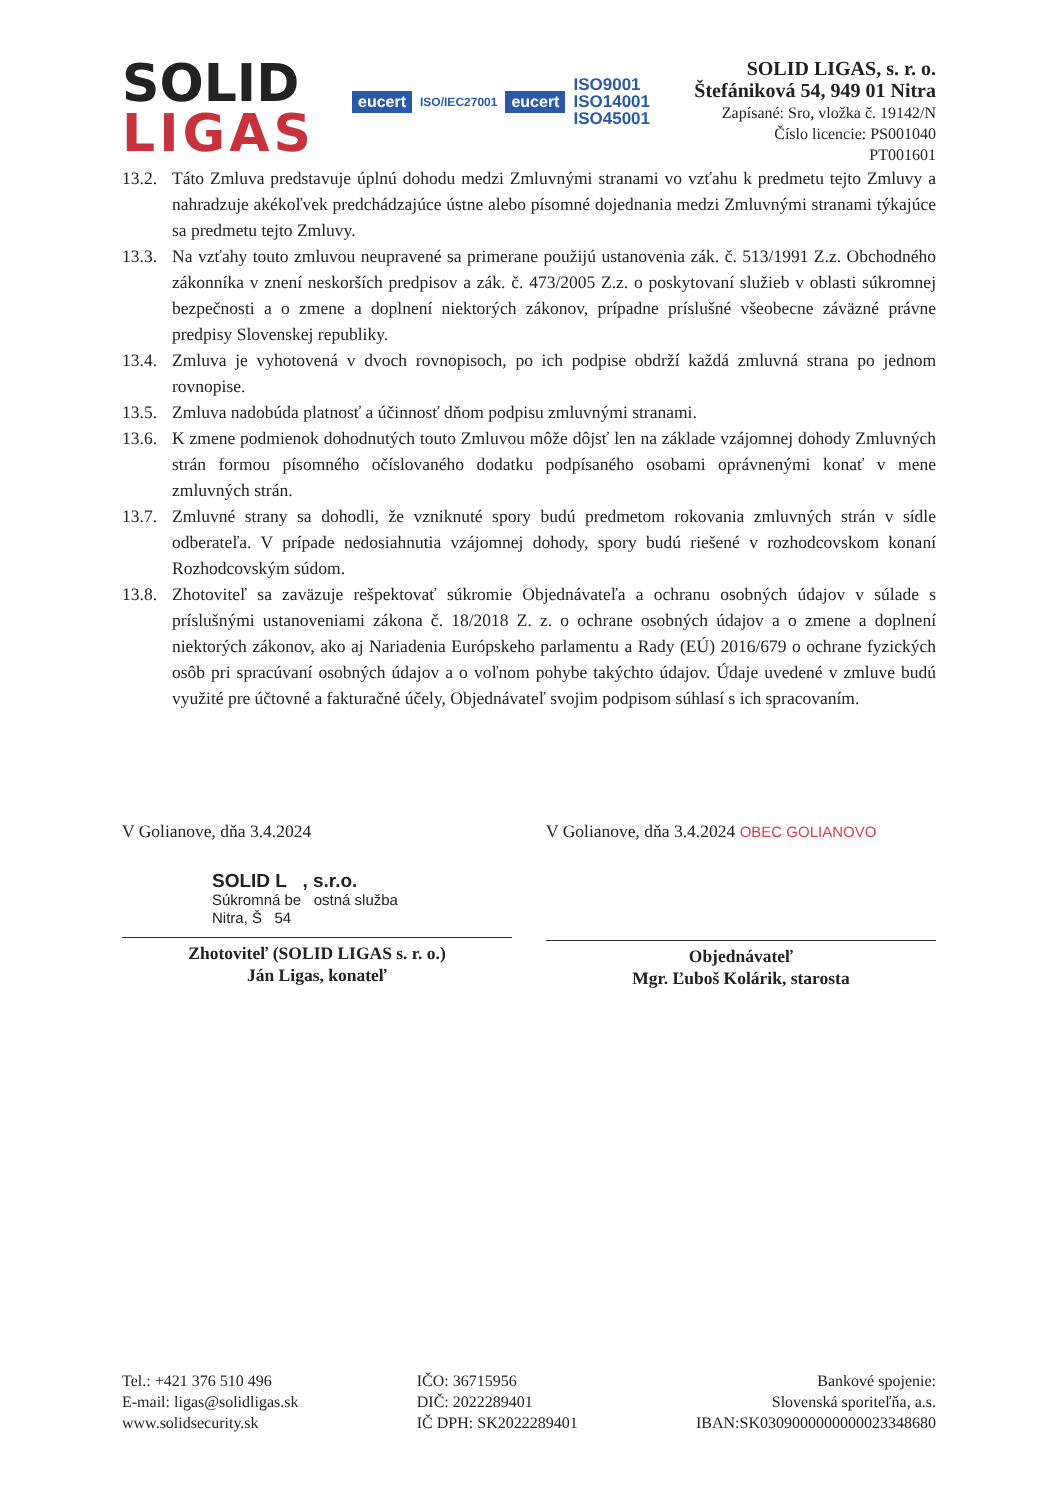SOLID
LIGAS
eucert ISO/IEC27001 eucert ISO9001
ISO14001
ISO45001
SOLID LIGAS, s. r. o.
Štefániková 54, 949 01 Nitra
Zapísané: Sro, vložka č. 19142/N
Číslo licencie: PS001040
PT001601
13.2. Táto Zmluva predstavuje úplnú dohodu medzi Zmluvnými stranami vo vzťahu k predmetu tejto Zmluvy a nahradzuje akékoľvek predchádzajúce ústne alebo písomné dojednania medzi Zmluvnými stranami týkajúce sa predmetu tejto Zmluvy.
13.3. Na vzťahy touto zmluvou neupravené sa primerane použijú ustanovenia zák. č. 513/1991 Z.z. Obchodného zákonníka v znení neskorších predpisov a zák. č. 473/2005 Z.z. o poskytovaní služieb v oblasti súkromnej bezpečnosti a o zmene a doplnení niektorých zákonov, prípadne príslušné všeobecne záväzné právne predpisy Slovenskej republiky.
13.4. Zmluva je vyhotovená v dvoch rovnopisoch, po ich podpise obdrží každá zmluvná strana po jednom rovnopise.
13.5. Zmluva nadobúda platnosť a účinnosť dňom podpisu zmluvnými stranami.
13.6. K zmene podmienok dohodnutých touto Zmluvou môže dôjsť len na základe vzájomnej dohody Zmluvných strán formou písomného očíslovaného dodatku podpísaného osobami oprávnenými konať v mene zmluvných strán.
13.7. Zmluvné strany sa dohodli, že vzniknuté spory budú predmetom rokovania zmluvných strán v sídle odberateľa. V prípade nedosiahnutia vzájomnej dohody, spory budú riešené v rozhodcovskom konaní Rozhodcovským súdom.
13.8. Zhotoviteľ sa zaväzuje rešpektovať súkromie Objednávateľa a ochranu osobných údajov v súlade s príslušnými ustanoveniami zákona č. 18/2018 Z. z. o ochrane osobných údajov a o zmene a doplnení niektorých zákonov, ako aj Nariadenia Európskeho parlamentu a Rady (EÚ) 2016/679 o ochrane fyzických osôb pri spracúvaní osobných údajov a o voľnom pohybe takýchto údajov. Údaje uvedené v zmluve budú využité pre účtovné a fakturačné účely, Objednávateľ svojim podpisom súhlasí s ich spracovaním.
V Golianove, dňa 3.4.2024
SOLID L , s.r.o.
Súkromná be ostná služba
Nitra, Š 54
Zhotoviteľ (SOLID LIGAS s. r. o.)
Ján Ligas, konateľ
V Golianove, dňa 3.4.2024 OBEC GOLIANOVO
Objednávateľ
Mgr. Ľuboš Kolárik, starosta
Tel.: +421 376 510 496
E-mail: ligas@solidligas.sk
www.solidsecurity.sk
IČO: 36715956
DIČ: 2022289401
IČ DPH: SK2022289401
Bankové spojenie:
Slovenská sporiteľňa, a.s.
IBAN:SK0309000000000023348680